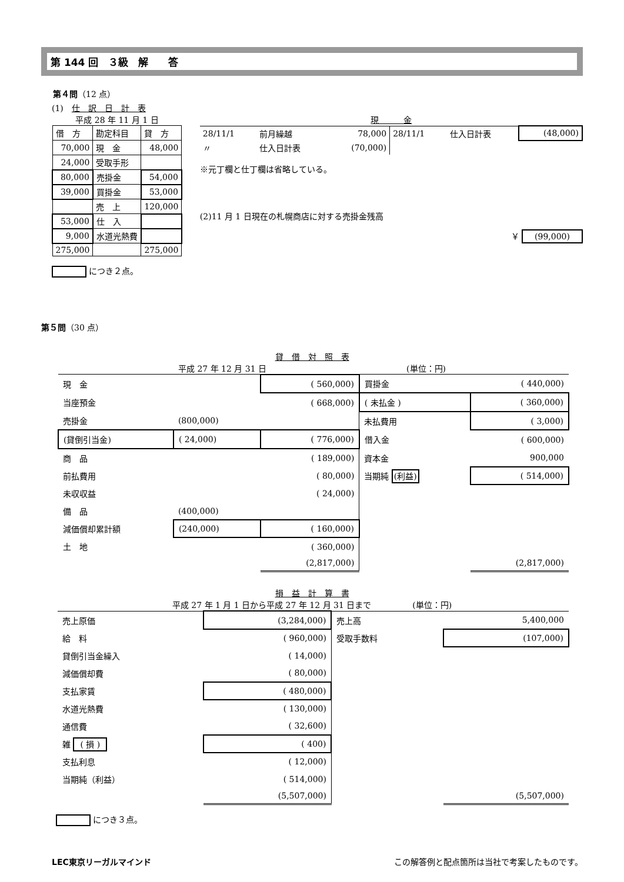第 144 回　３級　解　　答
第４問（12 点）
(1)　仕　訳　日　計　表
平成 28 年 11 月 1 日
| 借 方 | 勘定科目 | 貸 方 |
| 70,000 | 現 金 | 48,000 |
| 24,000 | 受取手形 | |
| 80,000 | 売掛金 | 54,000 |
| 39,000 | 買掛金 | 53,000 |
| | 売 上 | 120,000 |
| 53,000 | 仕 入 | |
| 9,000 | 水道光熱費 | |
| 275,000 | | 275,000 |
につき２点。
現　　　金
| 28/11/1 | 前月繰越 | 78,000 | 28/11/1 | 仕入日計表 | (48,000) |
| 〃 | 仕入日計表 | (70,000) | | | |
※元丁欄と仕丁欄は省略している。
(2)11 月 1 日現在の札幌商店に対する売掛金残高
￥ (99,000)
第５問（30 点）
貸　借　対　照　表
平成 27 年 12 月 31 日　　　　　　　　　　　　　　　　　(単位：円)
| 現 金 | | ( 560,000) | 買掛金 | ( 440,000) |
| 当座預金 | | ( 668,000) | ( 未払金 ) | ( 360,000) |
| 売掛金 | (800,000) | | 未払費用 | ( 3,000) |
| (貸倒引当金) | ( 24,000) | ( 776,000) | 借入金 | ( 600,000) |
| 商 品 | | ( 189,000) | 資本金 | 900,000 |
| 前払費用 | | ( 80,000) | 当期純 (利益) | ( 514,000) |
| 未収収益 | | ( 24,000) | | |
| 備 品 | (400,000) | | | |
| 減価償却累計額 | (240,000) | ( 160,000) | | |
| 土 地 | | ( 360,000) | | |
| | | (2,817,000) | | (2,817,000) |
損　益　計　算　書
平成 27 年 1 月 1 日から平成 27 年 12 月 31 日まで　　　　　(単位：円)
| 売上原価 | (3,284,000) | 売上高 | 5,400,000 |
| 給 料 | ( 960,000) | 受取手数料 | (107,000) |
| 貸倒引当金繰入 | ( 14,000) | | |
| 減価償却費 | ( 80,000) | | |
| 支払家賃 | ( 480,000) | | |
| 水道光熱費 | ( 130,000) | | |
| 通信費 | ( 32,600) | | |
| 雑 ( 損 ) | ( 400) | | |
| 支払利息 | ( 12,000) | | |
| 当期純（利益） | ( 514,000) | | |
| | (5,507,000) | | (5,507,000) |
につき３点。
LEC東京リーガルマインド この解答例と配点箇所は当社で考案したものです。